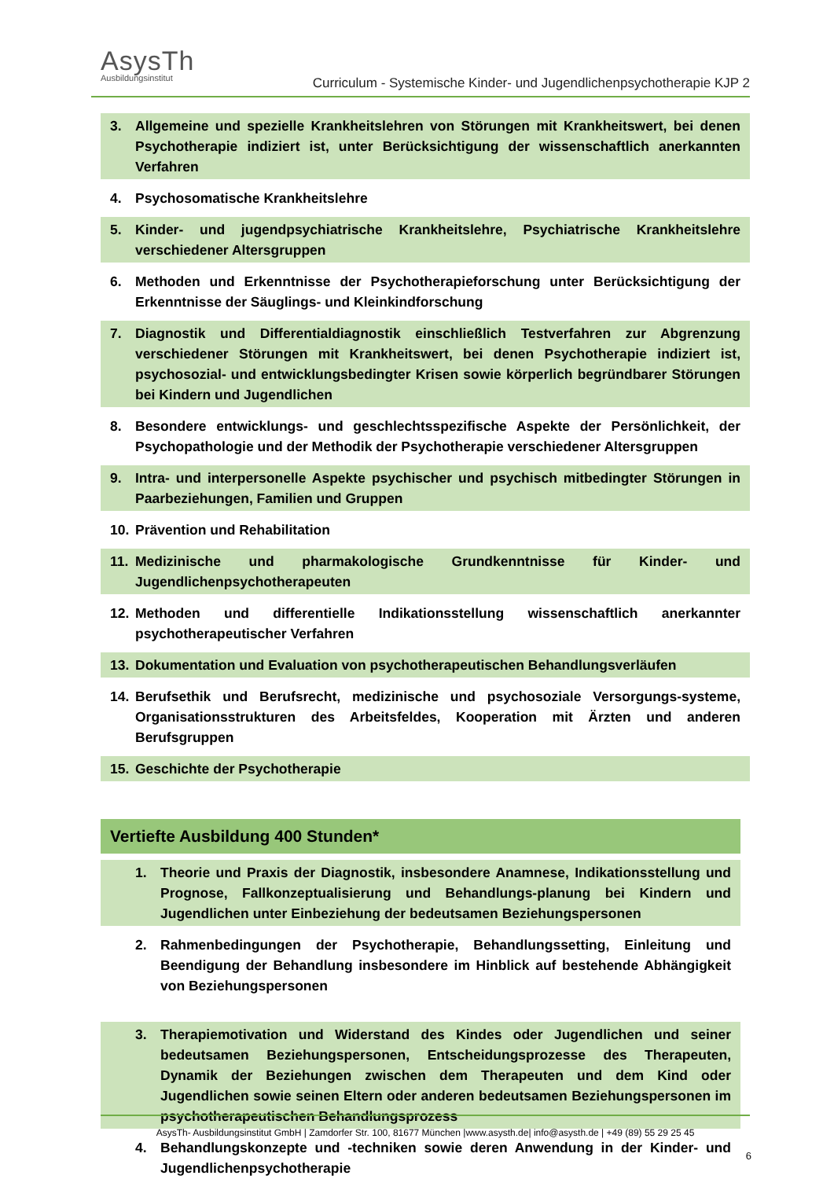Asys Th
Ausbildungsinstitut
Curriculum - Systemische Kinder- und Jugendlichenpsychotherapie KJP 2
3. Allgemeine und spezielle Krankheitslehren von Störungen mit Krankheitswert, bei denen Psychotherapie indiziert ist, unter Berücksichtigung der wissenschaftlich anerkannten Verfahren
4. Psychosomatische Krankheitslehre
5. Kinder- und jugendpsychiatrische Krankheitslehre, Psychiatrische Krankheitslehre verschiedener Altersgruppen
6. Methoden und Erkenntnisse der Psychotherapieforschung unter Berücksichtigung der Erkenntnisse der Säuglings- und Kleinkindforschung
7. Diagnostik und Differentialdiagnostik einschließlich Testverfahren zur Abgrenzung verschiedener Störungen mit Krankheitswert, bei denen Psychotherapie indiziert ist, psychosozial- und entwicklungsbedingter Krisen sowie körperlich begründbarer Störungen bei Kindern und Jugendlichen
8. Besondere entwicklungs- und geschlechtsspezifische Aspekte der Persönlichkeit, der Psychopathologie und der Methodik der Psychotherapie verschiedener Altersgruppen
9. Intra- und interpersonelle Aspekte psychischer und psychisch mitbedingter Störungen in Paarbeziehungen, Familien und Gruppen
10. Prävention und Rehabilitation
11. Medizinische und pharmakologische Grundkenntnisse für Kinder- und Jugendlichenpsychotherapeuten
12. Methoden und differentielle Indikationsstellung wissenschaftlich anerkannter psychotherapeutischer Verfahren
13. Dokumentation und Evaluation von psychotherapeutischen Behandlungsverläufen
14. Berufsethik und Berufsrecht, medizinische und psychosoziale Versorgungs-systeme, Organisationsstrukturen des Arbeitsfeldes, Kooperation mit Ärzten und anderen Berufsgruppen
15. Geschichte der Psychotherapie
Vertiefte Ausbildung 400 Stunden*
1. Theorie und Praxis der Diagnostik, insbesondere Anamnese, Indikationsstellung und Prognose, Fallkonzeptualisierung und Behandlungs-planung bei Kindern und Jugendlichen unter Einbeziehung der bedeutsamen Beziehungspersonen
2. Rahmenbedingungen der Psychotherapie, Behandlungssetting, Einleitung und Beendigung der Behandlung insbesondere im Hinblick auf bestehende Abhängigkeit von Beziehungspersonen
3. Therapiemotivation und Widerstand des Kindes oder Jugendlichen und seiner bedeutsamen Beziehungspersonen, Entscheidungsprozesse des Therapeuten, Dynamik der Beziehungen zwischen dem Therapeuten und dem Kind oder Jugendlichen sowie seinen Eltern oder anderen bedeutsamen Beziehungspersonen im psychotherapeutischen Behandlungsprozess
4. Behandlungskonzepte und -techniken sowie deren Anwendung in der Kinder- und Jugendlichenpsychotherapie
AsysTh- Ausbildungsinstitut GmbH | Zamdorfer Str. 100, 81677 München |www.asysth.de| info@asysth.de | +49 (89) 55 29 25 45
6